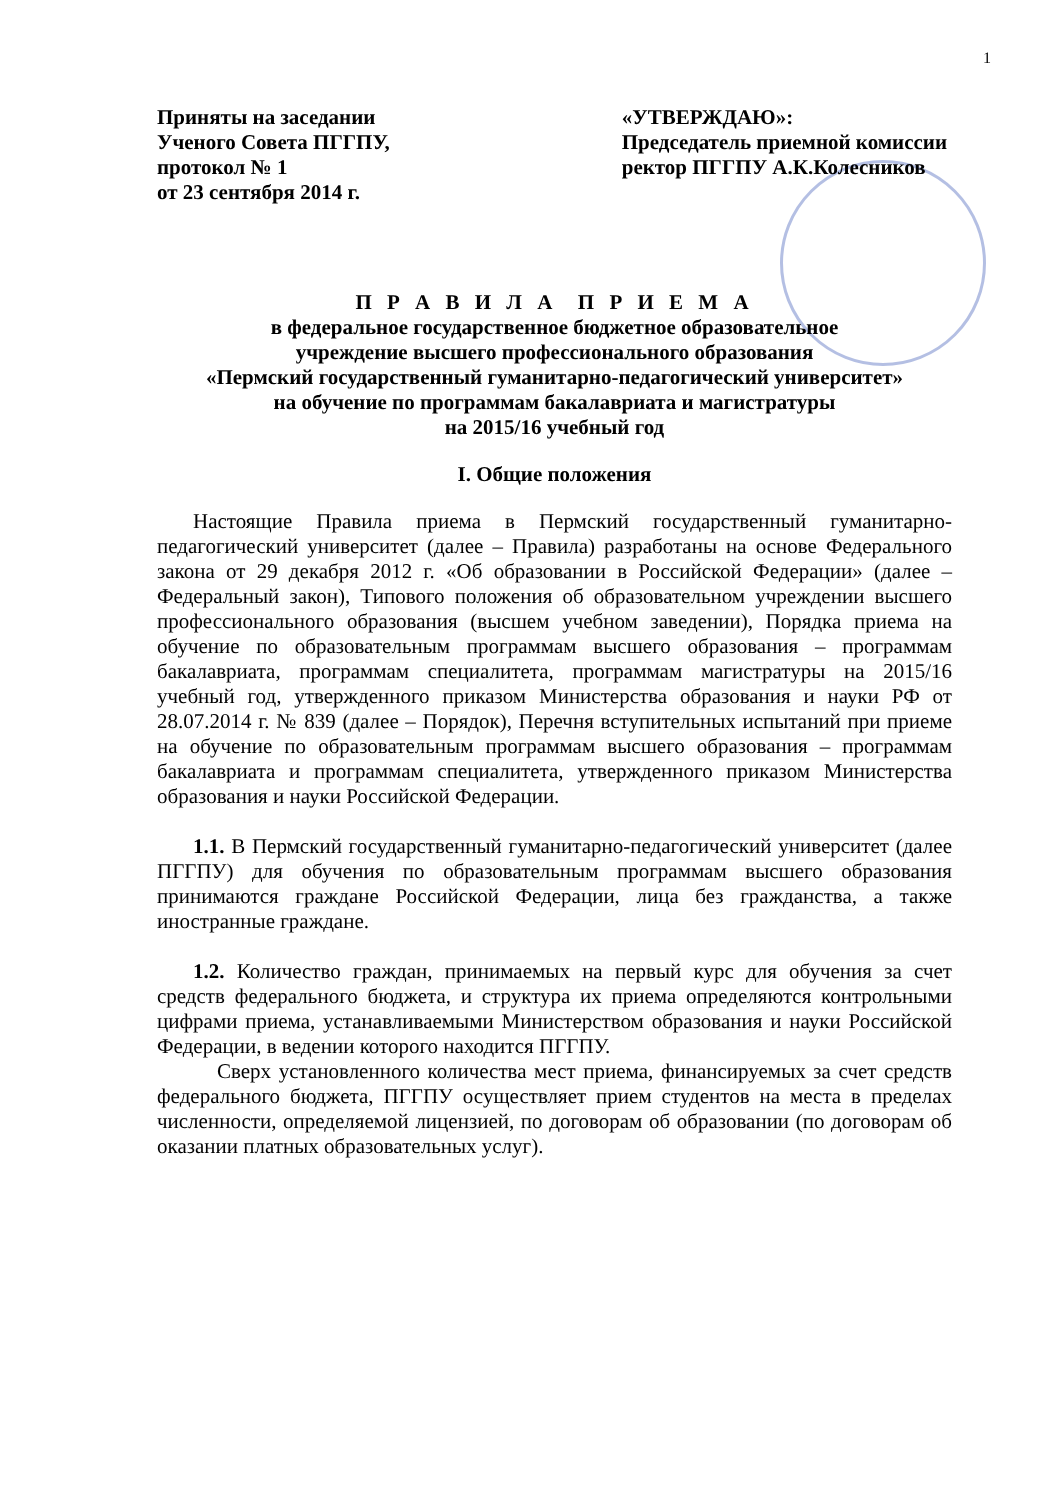1
Приняты на заседании
Ученого Совета ПГГПУ,
протокол № 1
от 23 сентября 2014 г.
«УТВЕРЖДАЮ»:
Председатель приемной комиссии
ректор ПГГПУ А.К.Колесников
П Р А В И Л А П Р И Е М А
в федеральное государственное бюджетное образовательное
учреждение высшего профессионального образования
«Пермский государственный гуманитарно-педагогический университет»
на обучение по программам бакалавриата и магистратуры
на 2015/16 учебный год
I. Общие положения
Настоящие Правила приема в Пермский государственный гуманитарно-педагогический университет (далее – Правила) разработаны на основе Федерального закона от 29 декабря 2012 г. «Об образовании в Российской Федерации» (далее – Федеральный закон), Типового положения об образовательном учреждении высшего профессионального образования (высшем учебном заведении), Порядка приема на обучение по образовательным программам высшего образования – программам бакалавриата, программам специалитета, программам магистратуры на 2015/16 учебный год, утвержденного приказом Министерства образования и науки РФ от 28.07.2014 г. № 839 (далее – Порядок), Перечня вступительных испытаний при приеме на обучение по образовательным программам высшего образования – программам бакалавриата и программам специалитета, утвержденного приказом Министерства образования и науки Российской Федерации.
1.1. В Пермский государственный гуманитарно-педагогический университет (далее ПГГПУ) для обучения по образовательным программам высшего образования принимаются граждане Российской Федерации, лица без гражданства, а также иностранные граждане.
1.2. Количество граждан, принимаемых на первый курс для обучения за счет средств федерального бюджета, и структура их приема определяются контрольными цифрами приема, устанавливаемыми Министерством образования и науки Российской Федерации, в ведении которого находится ПГГПУ.
Сверх установленного количества мест приема, финансируемых за счет средств федерального бюджета, ПГГПУ осуществляет прием студентов на места в пределах численности, определяемой лицензией, по договорам об образовании (по договорам об оказании платных образовательных услуг).